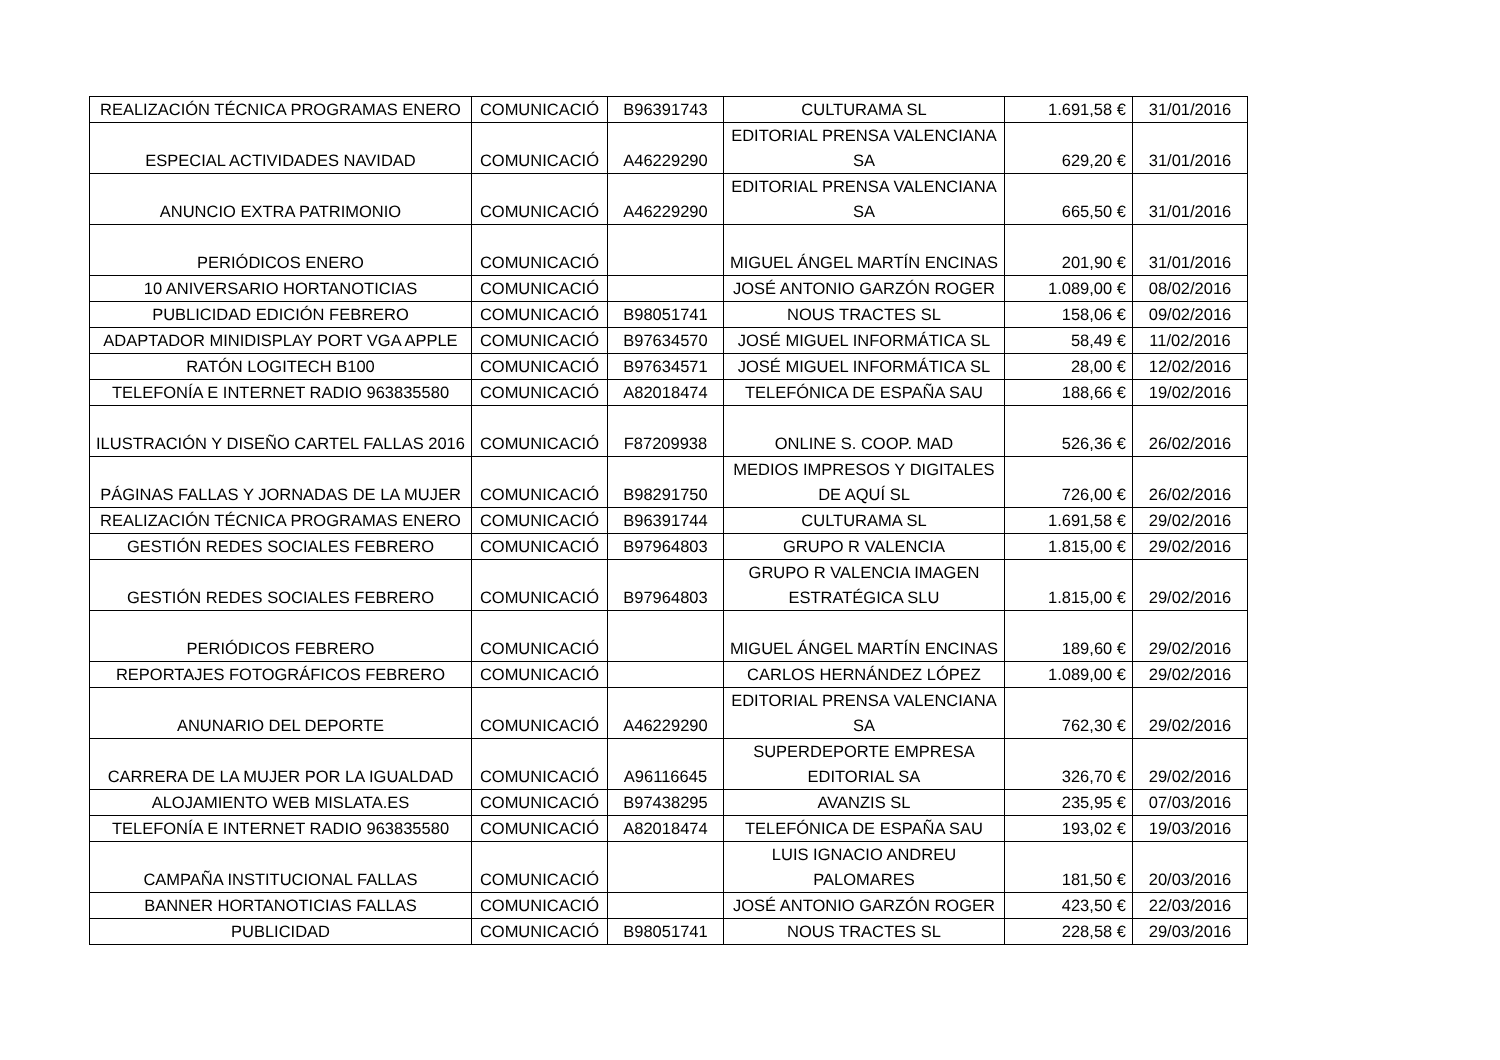| REALIZACIÓN TÉCNICA PROGRAMAS ENERO | COMUNICACIÓ | B96391743 | CULTURAMA SL | 1.691,58 € | 31/01/2016 |
| ESPECIAL ACTIVIDADES NAVIDAD | COMUNICACIÓ | A46229290 | EDITORIAL PRENSA VALENCIANA SA | 629,20 € | 31/01/2016 |
| ANUNCIO EXTRA PATRIMONIO | COMUNICACIÓ | A46229290 | EDITORIAL PRENSA VALENCIANA SA | 665,50 € | 31/01/2016 |
| PERIÓDICOS ENERO | COMUNICACIÓ | | MIGUEL ÁNGEL MARTÍN ENCINAS | 201,90 € | 31/01/2016 |
| 10 ANIVERSARIO HORTANOTICIAS | COMUNICACIÓ | | JOSÉ ANTONIO GARZÓN ROGER | 1.089,00 € | 08/02/2016 |
| PUBLICIDAD EDICIÓN FEBRERO | COMUNICACIÓ | B98051741 | NOUS TRACTES SL | 158,06 € | 09/02/2016 |
| ADAPTADOR MINIDISPLAY PORT VGA APPLE | COMUNICACIÓ | B97634570 | JOSÉ MIGUEL INFORMÁTICA SL | 58,49 € | 11/02/2016 |
| RATÓN LOGITECH B100 | COMUNICACIÓ | B97634571 | JOSÉ MIGUEL INFORMÁTICA SL | 28,00 € | 12/02/2016 |
| TELEFONÍA E INTERNET RADIO 963835580 | COMUNICACIÓ | A82018474 | TELEFÓNICA DE ESPAÑA SAU | 188,66 € | 19/02/2016 |
| ILUSTRACIÓN Y DISEÑO CARTEL FALLAS 2016 | COMUNICACIÓ | F87209938 | ONLINE S. COOP. MAD | 526,36 € | 26/02/2016 |
| PÁGINAS FALLAS Y JORNADAS DE LA MUJER | COMUNICACIÓ | B98291750 | MEDIOS IMPRESOS Y DIGITALES DE AQUÍ SL | 726,00 € | 26/02/2016 |
| REALIZACIÓN TÉCNICA PROGRAMAS ENERO | COMUNICACIÓ | B96391744 | CULTURAMA SL | 1.691,58 € | 29/02/2016 |
| GESTIÓN REDES SOCIALES FEBRERO | COMUNICACIÓ | B97964803 | GRUPO R VALENCIA | 1.815,00 € | 29/02/2016 |
| GESTIÓN REDES SOCIALES FEBRERO | COMUNICACIÓ | B97964803 | GRUPO R VALENCIA IMAGEN ESTRATÉGICA SLU | 1.815,00 € | 29/02/2016 |
| PERIÓDICOS FEBRERO | COMUNICACIÓ | | MIGUEL ÁNGEL MARTÍN ENCINAS | 189,60 € | 29/02/2016 |
| REPORTAJES FOTOGRÁFICOS FEBRERO | COMUNICACIÓ | | CARLOS HERNÁNDEZ LÓPEZ | 1.089,00 € | 29/02/2016 |
| ANUNARIO DEL DEPORTE | COMUNICACIÓ | A46229290 | EDITORIAL PRENSA VALENCIANA SA | 762,30 € | 29/02/2016 |
| CARRERA DE LA MUJER POR LA IGUALDAD | COMUNICACIÓ | A96116645 | SUPERDEPORTE EMPRESA EDITORIAL SA | 326,70 € | 29/02/2016 |
| ALOJAMIENTO WEB MISLATA.ES | COMUNICACIÓ | B97438295 | AVANZIS SL | 235,95 € | 07/03/2016 |
| TELEFONÍA E INTERNET RADIO 963835580 | COMUNICACIÓ | A82018474 | TELEFÓNICA DE ESPAÑA SAU | 193,02 € | 19/03/2016 |
| CAMPAÑA INSTITUCIONAL FALLAS | COMUNICACIÓ | | LUIS IGNACIO ANDREU PALOMARES | 181,50 € | 20/03/2016 |
| BANNER HORTANOTICIAS FALLAS | COMUNICACIÓ | | JOSÉ ANTONIO GARZÓN ROGER | 423,50 € | 22/03/2016 |
| PUBLICIDAD | COMUNICACIÓ | B98051741 | NOUS TRACTES SL | 228,58 € | 29/03/2016 |